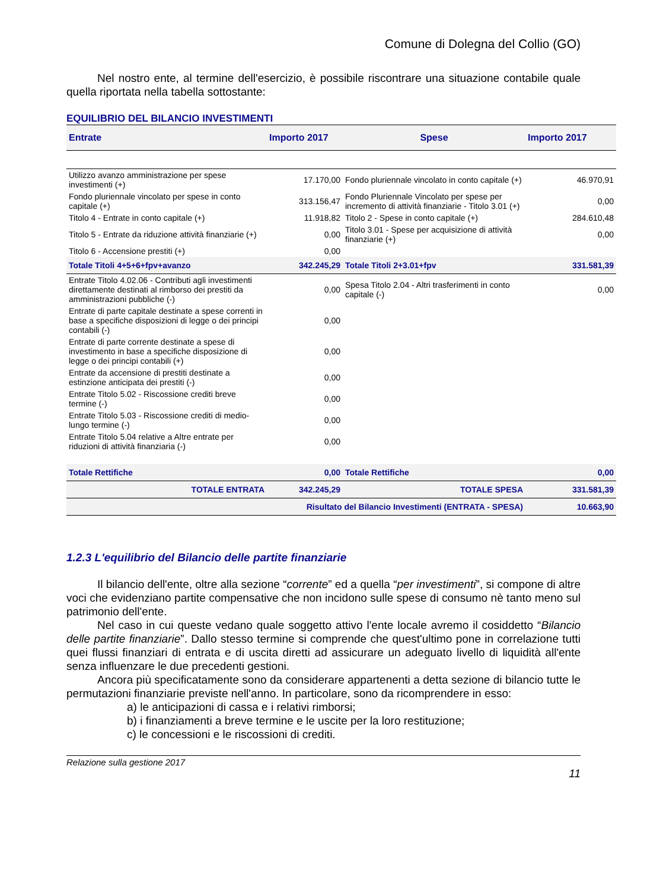Comune di Dolegna del Collio (GO)
Nel nostro ente, al termine dell'esercizio, è possibile riscontrare una situazione contabile quale quella riportata nella tabella sottostante:
EQUILIBRIO DEL BILANCIO INVESTIMENTI
| Entrate | Importo 2017 | Spese | Importo 2017 |
| --- | --- | --- | --- |
| Utilizzo avanzo amministrazione per spese investimenti (+) | 17.170,00 | Fondo pluriennale vincolato in conto capitale (+) | 46.970,91 |
| Fondo pluriennale vincolato per spese in conto capitale (+) | 313.156,47 | Fondo Pluriennale Vincolato per spese per incremento di attività finanziarie - Titolo 3.01 (+) | 0,00 |
| Titolo 4 - Entrate in conto capitale (+) | 11.918,82 | Titolo 2 - Spese in conto capitale (+) | 284.610,48 |
| Titolo 5 - Entrate da riduzione attività finanziarie (+) | 0,00 | Titolo 3.01 - Spese per acquisizione di attività finanziarie (+) | 0,00 |
| Titolo 6 - Accensione prestiti (+) | 0,00 | | |
| Totale Titoli 4+5+6+fpv+avanzo | 342.245,29 | Totale Titoli 2+3.01+fpv | 331.581,39 |
| Entrate Titolo 4.02.06 - Contributi agli investimenti direttamente destinati al rimborso dei prestiti da amministrazioni pubbliche (-) | 0,00 | Spesa Titolo 2.04 - Altri trasferimenti in conto capitale (-) | 0,00 |
| Entrate di parte capitale destinate a spese correnti in base a specifiche disposizioni di legge o dei principi contabili (-) | 0,00 | | |
| Entrate di parte corrente destinate a spese di investimento in base a specifiche disposizione di legge o dei principi contabili (+) | 0,00 | | |
| Entrate da accensione di prestiti destinate a estinzione anticipata dei prestiti (-) | 0,00 | | |
| Entrate Titolo 5.02 - Riscossione crediti breve termine (-) | 0,00 | | |
| Entrate Titolo 5.03 - Riscossione crediti di medio-lungo termine (-) | 0,00 | | |
| Entrate Titolo 5.04 relative a Altre entrate per riduzioni di attività finanziaria (-) | 0,00 | | |
| Totale Rettifiche | 0,00 | Totale Rettifiche | 0,00 |
| TOTALE ENTRATA | 342.245,29 | TOTALE SPESA | 331.581,39 |
| Risultato del Bilancio Investimenti (ENTRATA - SPESA) | | | 10.663,90 |
1.2.3 L'equilibrio del Bilancio delle partite finanziarie
Il bilancio dell'ente, oltre alla sezione “corrente” ed a quella “per investimenti”, si compone di altre voci che evidenziano partite compensative che non incidono sulle spese di consumo nè tanto meno sul patrimonio dell'ente.
Nel caso in cui queste vedano quale soggetto attivo l'ente locale avremo il cosiddetto “Bilancio delle partite finanziarie”. Dallo stesso termine si comprende che quest'ultimo pone in correlazione tutti quei flussi finanziari di entrata e di uscita diretti ad assicurare un adeguato livello di liquidità all'ente senza influenzare le due precedenti gestioni.
Ancora più specificatamente sono da considerare appartenenti a detta sezione di bilancio tutte le permutazioni finanziarie previste nell'anno. In particolare, sono da ricomprendere in esso:
a) le anticipazioni di cassa e i relativi rimborsi;
b) i finanziamenti a breve termine e le uscite per la loro restituzione;
c) le concessioni e le riscossioni di crediti.
Relazione sulla gestione 2017
11